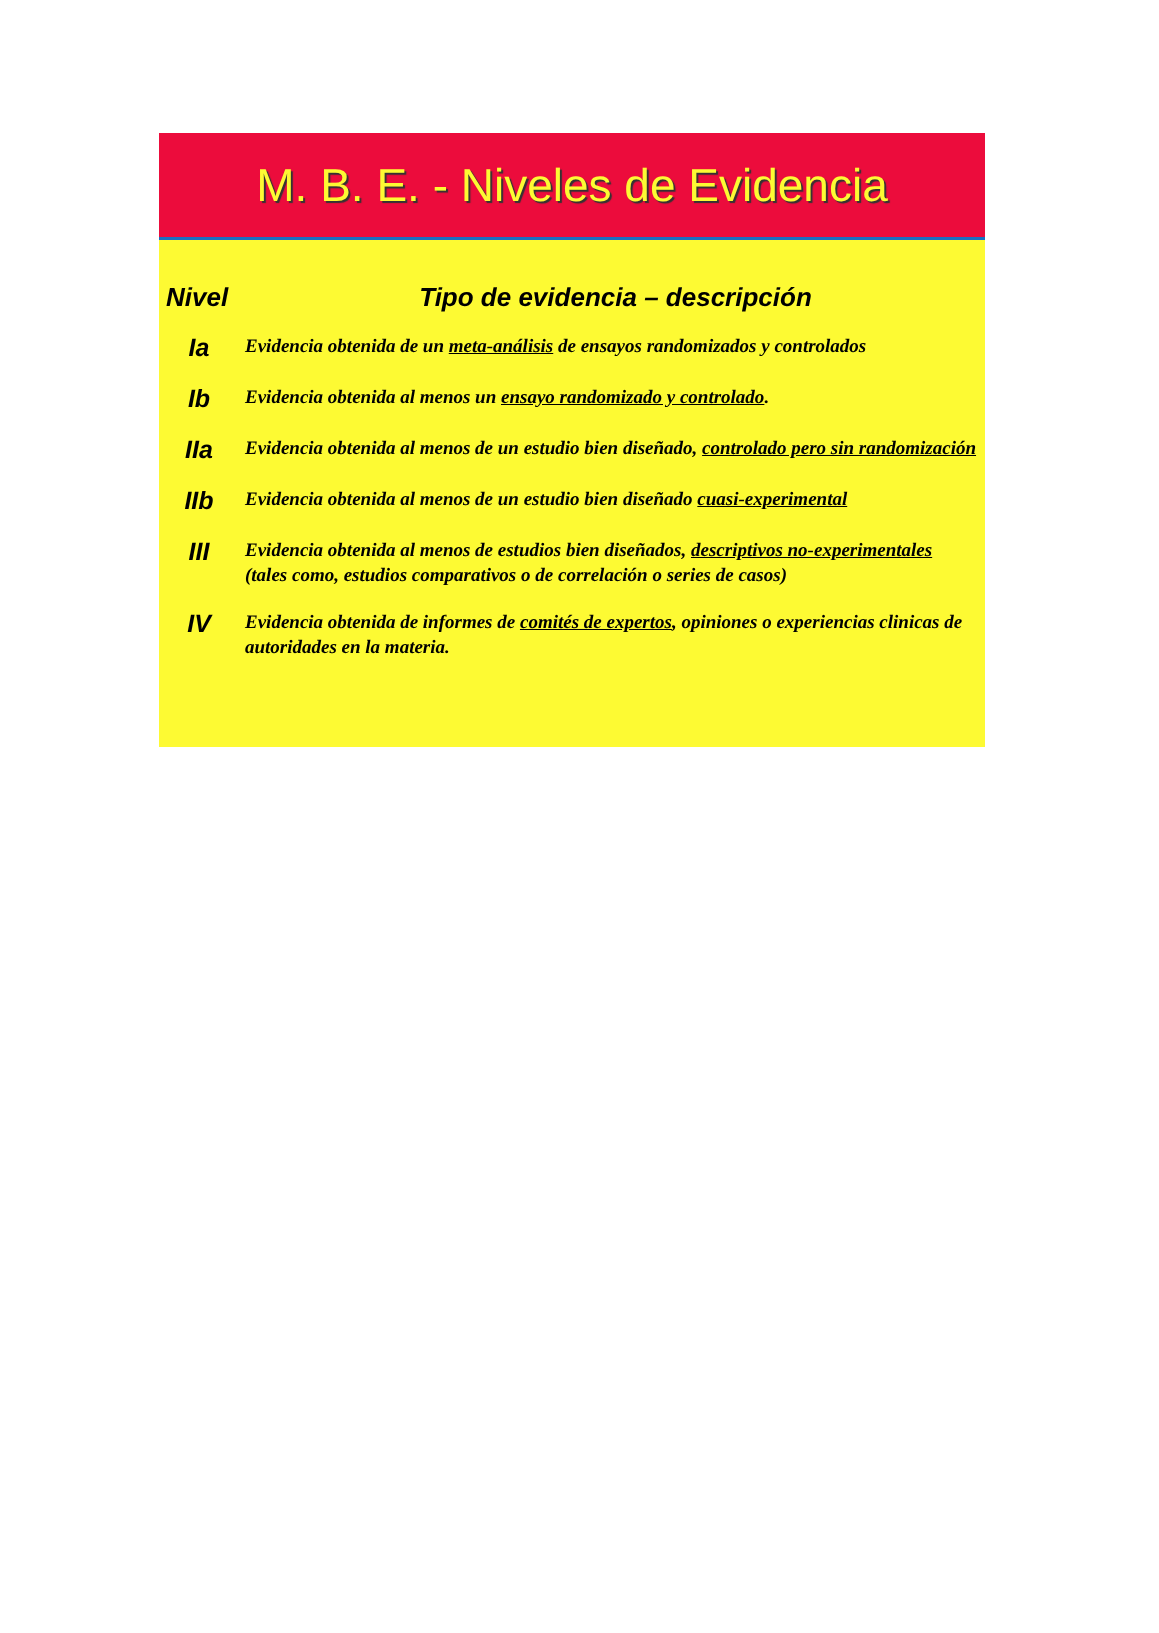M. B. E. - Niveles de Evidencia
| Nivel | Tipo de evidencia – descripción |
| --- | --- |
| Ia | Evidencia obtenida de un meta-análisis de ensayos randomizados y controlados |
| Ib | Evidencia obtenida al menos un ensayo randomizado y controlado . |
| IIa | Evidencia obtenida al menos de un estudio bien diseñado, controlado pero sin randomización |
| IIb | Evidencia obtenida al menos de un estudio bien diseñado cuasi-experimental |
| III | Evidencia obtenida al menos de estudios bien diseñados, descriptivos no-experimentales (tales como, estudios comparativos o de correlación o series de casos) |
| IV | Evidencia obtenida de informes de comités de expertos , opiniones o experiencias clinicas de autoridades en la materia. |